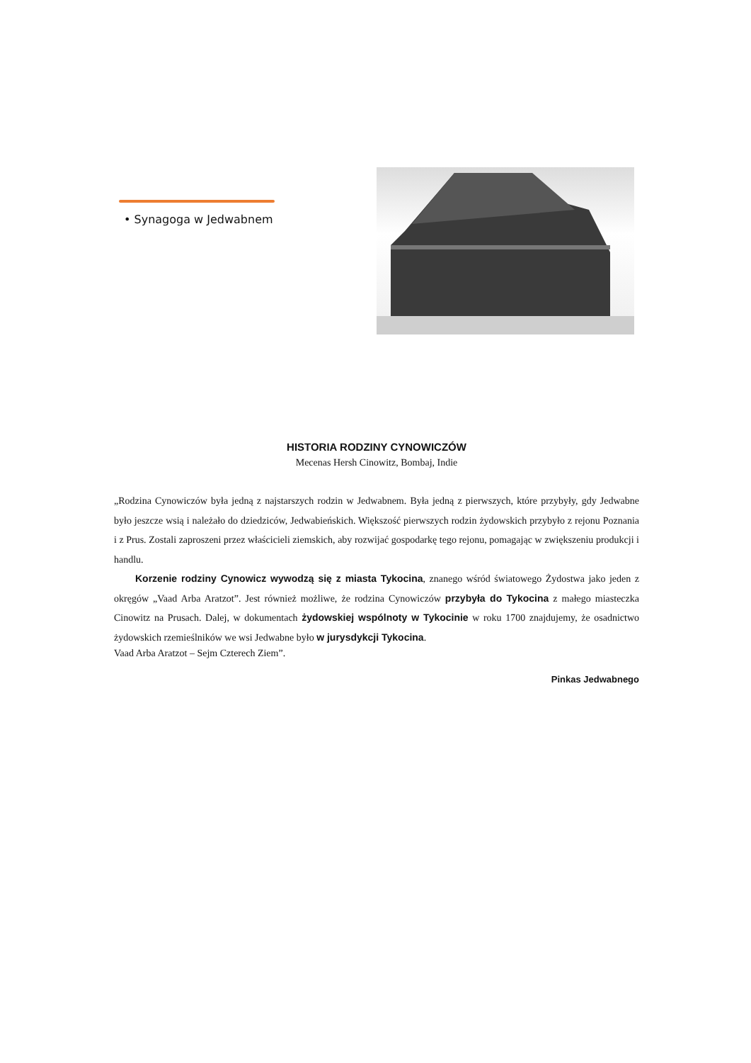• Synagoga w Jedwabnem
HISTORIA RODZINY CYNOWICZÓW
Mecenas Hersh Cinowitz, Bombaj, Indie
„Rodzina Cynowiczów była jedną z najstarszych rodzin w Jedwabnem. Była jedną z pierwszych, które przybyły, gdy Jedwabne było jeszcze wsią i należało do dziedziców, Jedwabieńskich. Większość pierwszych rodzin żydowskich przybyło z rejonu Poznania i z Prus. Zostali zaproszeni przez właścicieli ziemskich, aby rozwijać gospodarkę tego rejonu, pomagając w zwiększeniu produkcji i handlu.
Korzenie rodziny Cynowicz wywodzą się z miasta Tykocina, znanego wśród światowego Żydostwa jako jeden z okręgów „Vaad Arba Aratzot”. Jest również możliwe, że rodzina Cynowiczów przybyła do Tykocina z małego miasteczka Cinowitz na Prusach. Dalej, w dokumentach żydowskiej wspólnoty w Tykocinie w roku 1700 znajdujemy, że osadnictwo żydowskich rzemieślników we wsi Jedwabne było w jurysdykcji Tykocina.
Vaad Arba Aratzot – Sejm Czterech Ziem”.
Pinkas Jedwabnego